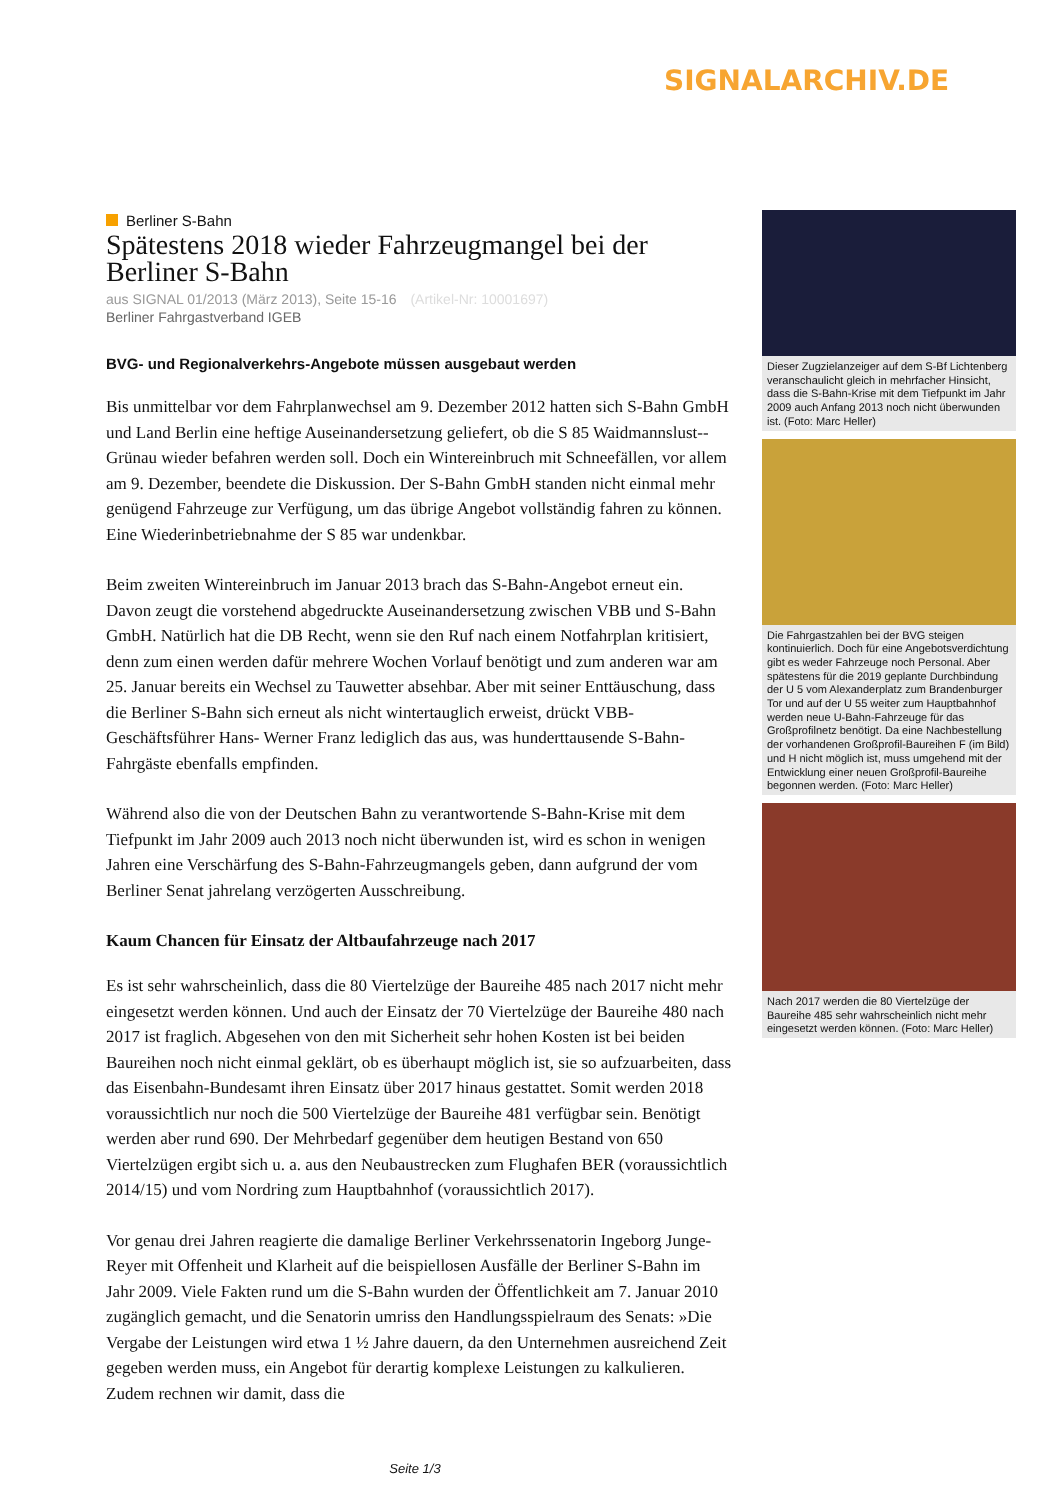SIGNALARCHIV.DE
Berliner S-Bahn
Spätestens 2018 wieder Fahrzeugmangel bei der Berliner S-Bahn
aus SIGNAL 01/2013 (März 2013), Seite 15-16 (Artikel-Nr: 10001697)
Berliner Fahrgastverband IGEB
BVG- und Regionalverkehrs-Angebote müssen ausgebaut werden
Bis unmittelbar vor dem Fahrplanwechsel am 9. Dezember 2012 hatten sich S-Bahn GmbH und Land Berlin eine heftige Auseinandersetzung geliefert, ob die S 85 Waidmannslust--Grünau wieder befahren werden soll. Doch ein Wintereinbruch mit Schneefällen, vor allem am 9. Dezember, beendete die Diskussion. Der S-Bahn GmbH standen nicht einmal mehr genügend Fahrzeuge zur Verfügung, um das übrige Angebot vollständig fahren zu können. Eine Wiederinbetriebnahme der S 85 war undenkbar.
Beim zweiten Wintereinbruch im Januar 2013 brach das S-Bahn-Angebot erneut ein. Davon zeugt die vorstehend abgedruckte Auseinandersetzung zwischen VBB und S-Bahn GmbH. Natürlich hat die DB Recht, wenn sie den Ruf nach einem Notfahrplan kritisiert, denn zum einen werden dafür mehrere Wochen Vorlauf benötigt und zum anderen war am 25. Januar bereits ein Wechsel zu Tauwetter absehbar. Aber mit seiner Enttäuschung, dass die Berliner S-Bahn sich erneut als nicht wintertauglich erweist, drückt VBB-Geschäftsführer Hans- Werner Franz lediglich das aus, was hunderttausende S-Bahn-Fahrgäste ebenfalls empfinden.
Während also die von der Deutschen Bahn zu verantwortende S-Bahn-Krise mit dem Tiefpunkt im Jahr 2009 auch 2013 noch nicht überwunden ist, wird es schon in wenigen Jahren eine Verschärfung des S-Bahn-Fahrzeugmangels geben, dann aufgrund der vom Berliner Senat jahrelang verzögerten Ausschreibung.
Kaum Chancen für Einsatz der Altbaufahrzeuge nach 2017
Es ist sehr wahrscheinlich, dass die 80 Viertelzüge der Baureihe 485 nach 2017 nicht mehr eingesetzt werden können. Und auch der Einsatz der 70 Viertelzüge der Baureihe 480 nach 2017 ist fraglich. Abgesehen von den mit Sicherheit sehr hohen Kosten ist bei beiden Baureihen noch nicht einmal geklärt, ob es überhaupt möglich ist, sie so aufzuarbeiten, dass das Eisenbahn-Bundesamt ihren Einsatz über 2017 hinaus gestattet. Somit werden 2018 voraussichtlich nur noch die 500 Viertelzüge der Baureihe 481 verfügbar sein. Benötigt werden aber rund 690. Der Mehrbedarf gegenüber dem heutigen Bestand von 650 Viertelzügen ergibt sich u. a. aus den Neubaustrecken zum Flughafen BER (voraussichtlich 2014/15) und vom Nordring zum Hauptbahnhof (voraussichtlich 2017).
Vor genau drei Jahren reagierte die damalige Berliner Verkehrssenatorin Ingeborg Junge-Reyer mit Offenheit und Klarheit auf die beispiellosen Ausfälle der Berliner S-Bahn im Jahr 2009. Viele Fakten rund um die S-Bahn wurden der Öffentlichkeit am 7. Januar 2010 zugänglich gemacht, und die Senatorin umriss den Handlungsspielraum des Senats: »Die Vergabe der Leistungen wird etwa 1 ½ Jahre dauern, da den Unternehmen ausreichend Zeit gegeben werden muss, ein Angebot für derartig komplexe Leistungen zu kalkulieren. Zudem rechnen wir damit, dass die
Dieser Zugzielanzeiger auf dem S-Bf Lichtenberg veranschaulicht gleich in mehrfacher Hinsicht, dass die S-Bahn-Krise mit dem Tiefpunkt im Jahr 2009 auch Anfang 2013 noch nicht überwunden ist. (Foto: Marc Heller)
Die Fahrgastzahlen bei der BVG steigen kontinuierlich. Doch für eine Angebotsverdichtung gibt es weder Fahrzeuge noch Personal. Aber spätestens für die 2019 geplante Durchbindung der U 5 vom Alexanderplatz zum Brandenburger Tor und auf der U 55 weiter zum Hauptbahnhof werden neue U-Bahn-Fahrzeuge für das Großprofilnetz benötigt. Da eine Nachbestellung der vorhandenen Großprofil-Baureihen F (im Bild) und H nicht möglich ist, muss umgehend mit der Entwicklung einer neuen Großprofil-Baureihe begonnen werden. (Foto: Marc Heller)
Nach 2017 werden die 80 Viertelzüge der Baureihe 485 sehr wahrscheinlich nicht mehr eingesetzt werden können. (Foto: Marc Heller)
Seite 1/3